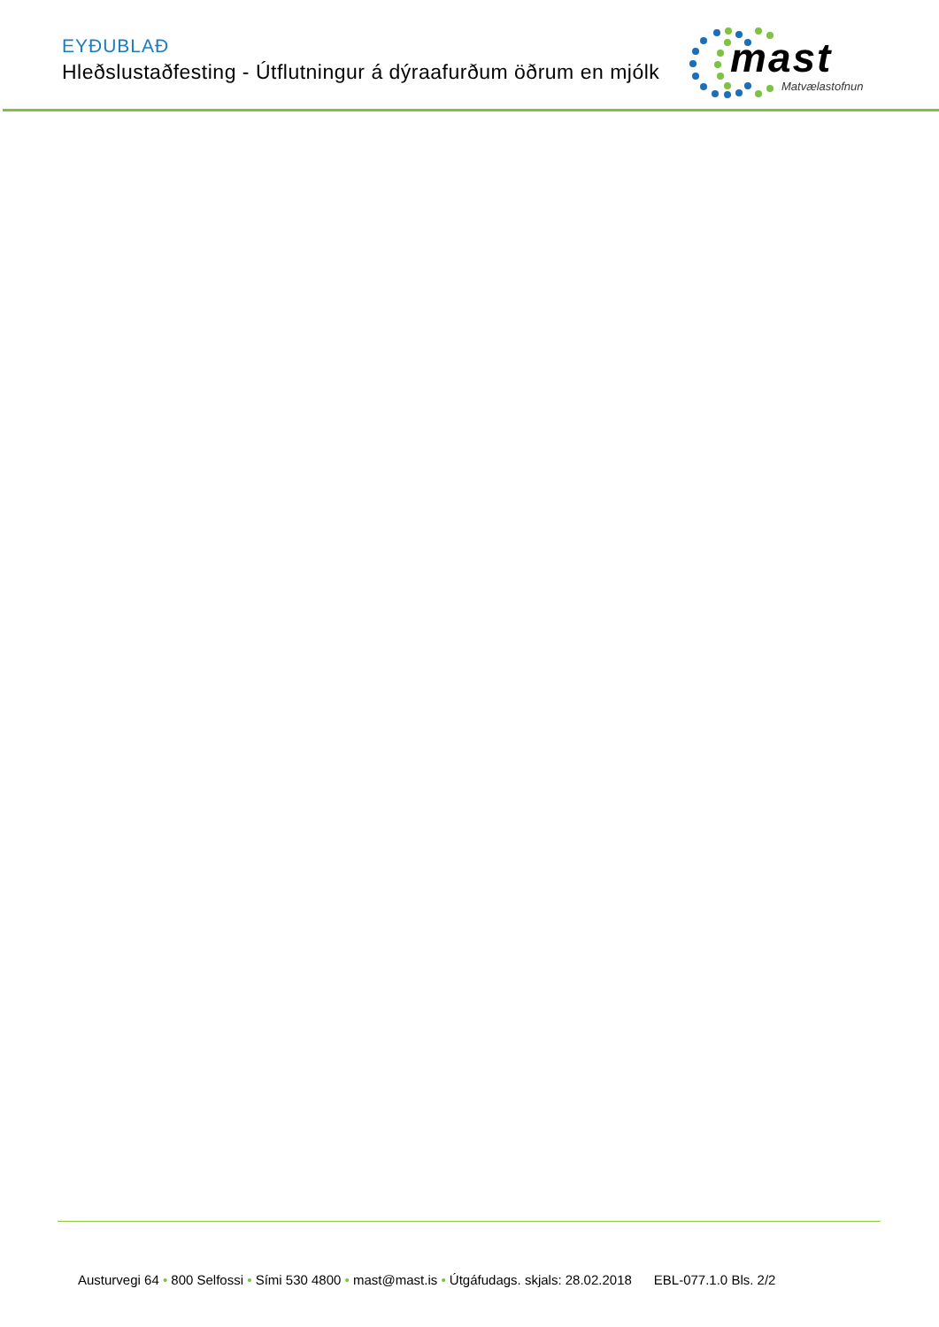EYÐUBLAÐ
Hleðslustaðfesting - Útflutningur á dýraafurðum öðrum en mjólk
mast
Matvælastofnun
Austurvegi 64 • 800 Selfossi • Sími 530 4800 • mast@mast.is • Útgáfudags. skjals: 28.02.2018 EBL-077.1.0 Bls. 2/2